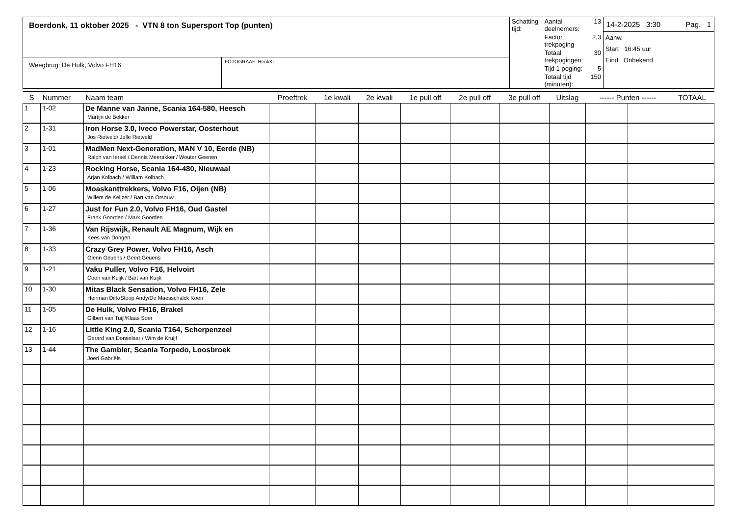| Boerdonk, 11 oktober 2025 - VTN 8 ton Supersport Top (punten) | | / Schatting tijd: / Aantal deelnemers: / 13 / / / Factor trekpoging / 2,3 / / / Totaal trekpogingen: / 30 / / / Tijd 1 poging: / 5 / / / Totaal tijd (minuten): / 150 / | 14-2-2025 3:30 Pag. 1 Aanw. Start 16:45 uur Eind Onbekend |
| Weegbrug: De Hulk, Volvo FH16 | FOTOGRAAF: HenkKr | | |
| S | Nummer | Naam team | Proeftrek | 1e kwali | 2e kwali | 1e pull off | 2e pull off | 3e pull off | Uitslag | ------ Punten ------ | | TOTAAL |
| --- | --- | --- | --- | --- | --- | --- | --- | --- | --- | --- | --- | --- |
| 1 | 1-02 | De Manne van Janne, Scania 164-580, Heesch Martijn de Bekker | | | | | | | | | | |
| 2 | 1-31 | Iron Horse 3.0, Iveco Powerstar, Oosterhout Jos Rietveld/ Jelle Rietveld | | | | | | | | | | |
| 3 | 1-01 | MadMen Next-Generation, MAN V 10, Eerde (NB) Ralph van Iersel / Dennis Meerakker / Wouter Geenen | | | | | | | | | | |
| 4 | 1-23 | Rocking Horse, Scania 164-480, Nieuwaal Arjan Kolbach / William Kolbach | | | | | | | | | | |
| 5 | 1-06 | Moaskanttrekkers, Volvo F16, Oijen (NB) Willem de Keijzer / Bart van Orsouw | | | | | | | | | | |
| 6 | 1-27 | Just for Fun 2.0, Volvo FH16, Oud Gastel Frank Goorden / Mark Goorden | | | | | | | | | | |
| 7 | 1-36 | Van Rijswijk, Renault AE Magnum, Wijk en Kees van Dongen | | | | | | | | | | |
| 8 | 1-33 | Crazy Grey Power, Volvo FH16, Asch Glenn Geuens / Geert Geuens | | | | | | | | | | |
| 9 | 1-21 | Vaku Puller, Volvo F16, Helvoirt Coen van Kuijk / Bart van Kuijk | | | | | | | | | | |
| 10 | 1-30 | Mitas Black Sensation, Volvo FH16, Zele Heirman Dirk/Stoop Andy/De Maesschalck Koen | | | | | | | | | | |
| 11 | 1-05 | De Hulk, Volvo FH16, Brakel Gilbert van Tuijl/Klaas Soer | | | | | | | | | | |
| 12 | 1-16 | Little King 2.0, Scania T164, Scherpenzeel Gerard van Donselaar / Wim de Kruijf | | | | | | | | | | |
| 13 | 1-44 | The Gambler, Scania Torpedo, Loosbroek Joeri Gabriëls | | | | | | | | | | |